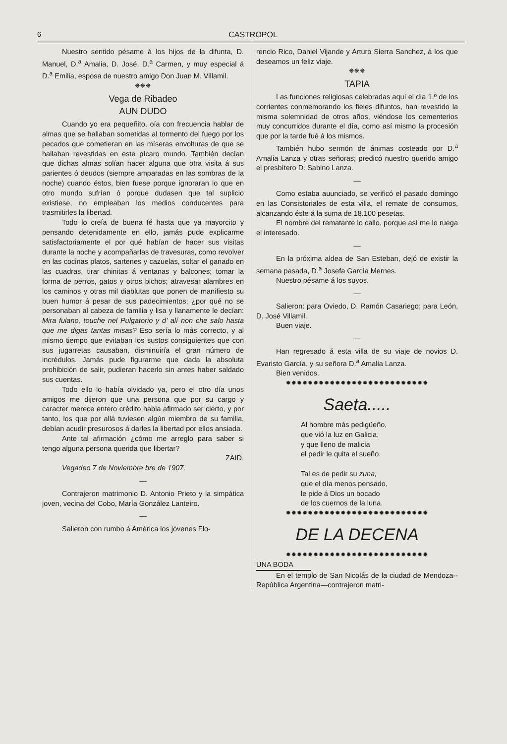6 CASTROPOL
Nuestro sentido pésame á los hijos de la difunta, D. Manuel, D.<sup>a</sup> Amalia, D. José, D.<sup>a</sup> Carmen, y muy especial á D.<sup>a</sup> Emilia, esposa de nuestro amigo Don Juan M. Villamil.
❋❋❋
Vega de Ribadeo
AUN DUDO
Cuando yo era pequeñito, oía con frecuencia hablar de almas que se hallaban sometidas al tormento del fuego por los pecados que cometieran en las míseras envolturas de que se hallaban revestidas en este pícaro mundo. También decían que dichas almas solían hacer alguna que otra visita á sus parientes ó deudos (siempre amparadas en las sombras de la noche) cuando éstos, bien fuese porque ignoraran lo que en otro mundo sufrían ó porque dudasen que tal suplicio existiese, no empleaban los medios conducentes para trasmitirles la libertad.
Todo lo creía de buena fé hasta que ya mayorcito y pensando detenidamente en ello, jamás pude explicarme satisfactoriamente el por qué habían de hacer sus visitas durante la noche y acompañarlas de travesuras, como revolver en las cocinas platos, sartenes y cazuelas, soltar el ganado en las cuadras, tirar chinitas á ventanas y balcones; tomar la forma de perros, gatos y otros bichos; atravesar alambres en los caminos y otras mil diablutas que ponen de manifiesto su buen humor á pesar de sus padecimientos; ¿por qué no se personaban al cabeza de familia y lisa y llanamente le decían: Mira fulano, touche nel Pulgatorio y d' alí non che salo hasta que me digas tantas misas? Eso sería lo más correcto, y al mismo tiempo que evitaban los sustos consiguientes que con sus jugarretas causaban, disminuiría el gran número de incrédulos. Jamás pude figurarme que dada la absoluta prohibición de salir, pudieran hacerlo sin antes haber saldado sus cuentas.
Todo ello lo había olvidado ya, pero el otro día unos amigos me dijeron que una persona que por su cargo y caracter merece entero crédito habia afirmado ser cierto, y por tanto, los que por allá tuviesen algún miembro de su familia, debían acudir presurosos á darles la libertad por ellos ansiada.
Ante tal afirmación ¿cómo me arreglo para saber si tengo alguna persona querida que libertar?
ZAID.
Vegadeo 7 de Noviembre bre de 1907.
—
Contrajeron matrimonio D. Antonio Prieto y la simpática joven, vecina del Cobo, María González Lanteiro.
—
Salieron con rumbo á América los jóvenes Flo-
rencio Rico, Daniel Vijande y Arturo Sierra Sanchez, á los que deseamos un feliz viaje.
❋❋❋
TAPIA
Las funciones religiosas celebradas aquí el día 1.º de los corrientes conmemorando los fieles difuntos, han revestido la misma solemnidad de otros años, viéndose los cementerios muy concurridos durante el día, como así mismo la procesión que por la tarde fué á los mismos.
También hubo sermón de ánimas costeado por D.<sup>a</sup> Amalia Lanza y otras señoras; predicó nuestro querido amigo el presbítero D. Sabino Lanza.
—
Como estaba auunciado, se verificó el pasado domingo en las Consistoriales de esta villa, el remate de consumos, alcanzando éste á la suma de 18.100 pesetas.
El nombre del rematante lo callo, porque así me lo ruega el interesado.
—
En la próxima aldea de San Esteban, dejó de existir la semana pasada, D.<sup>a</sup> Josefa García Mernes.
Nuestro pésame á los suyos.
—
Salieron: para Oviedo, D. Ramón Casariego; para León, D. José Villamil.
Buen viaje.
—
Han regresado á esta villa de su viaje de novios D. Evaristo García, y su señora D.<sup>a</sup> Amalia Lanza.
Bien venidos.
✹✹✹✹✹✹✹✹✹✹✹✹✹✹✹✹✹✹✹✹✹✹✹✹✹✹
Saeta.....
Al hombre más pedigüeño,
que vió la luz en Galicia,
y que lleno de malicia
el pedir le quita el sueño.
Tal es de pedir su zuna,
que el día menos pensado,
le pide á Dios un bocado
de los cuernos de la luna.
✹✹✹✹✹✹✹✹✹✹✹✹✹✹✹✹✹✹✹✹✹✹✹✹✹✹
DE LA DECENA
✹✹✹✹✹✹✹✹✹✹✹✹✹✹✹✹✹✹✹✹✹✹✹✹✹✹
UNA BODA
En el templo de San Nicolás de la ciudad de Mendoza--República Argentina—contrajeron matri-